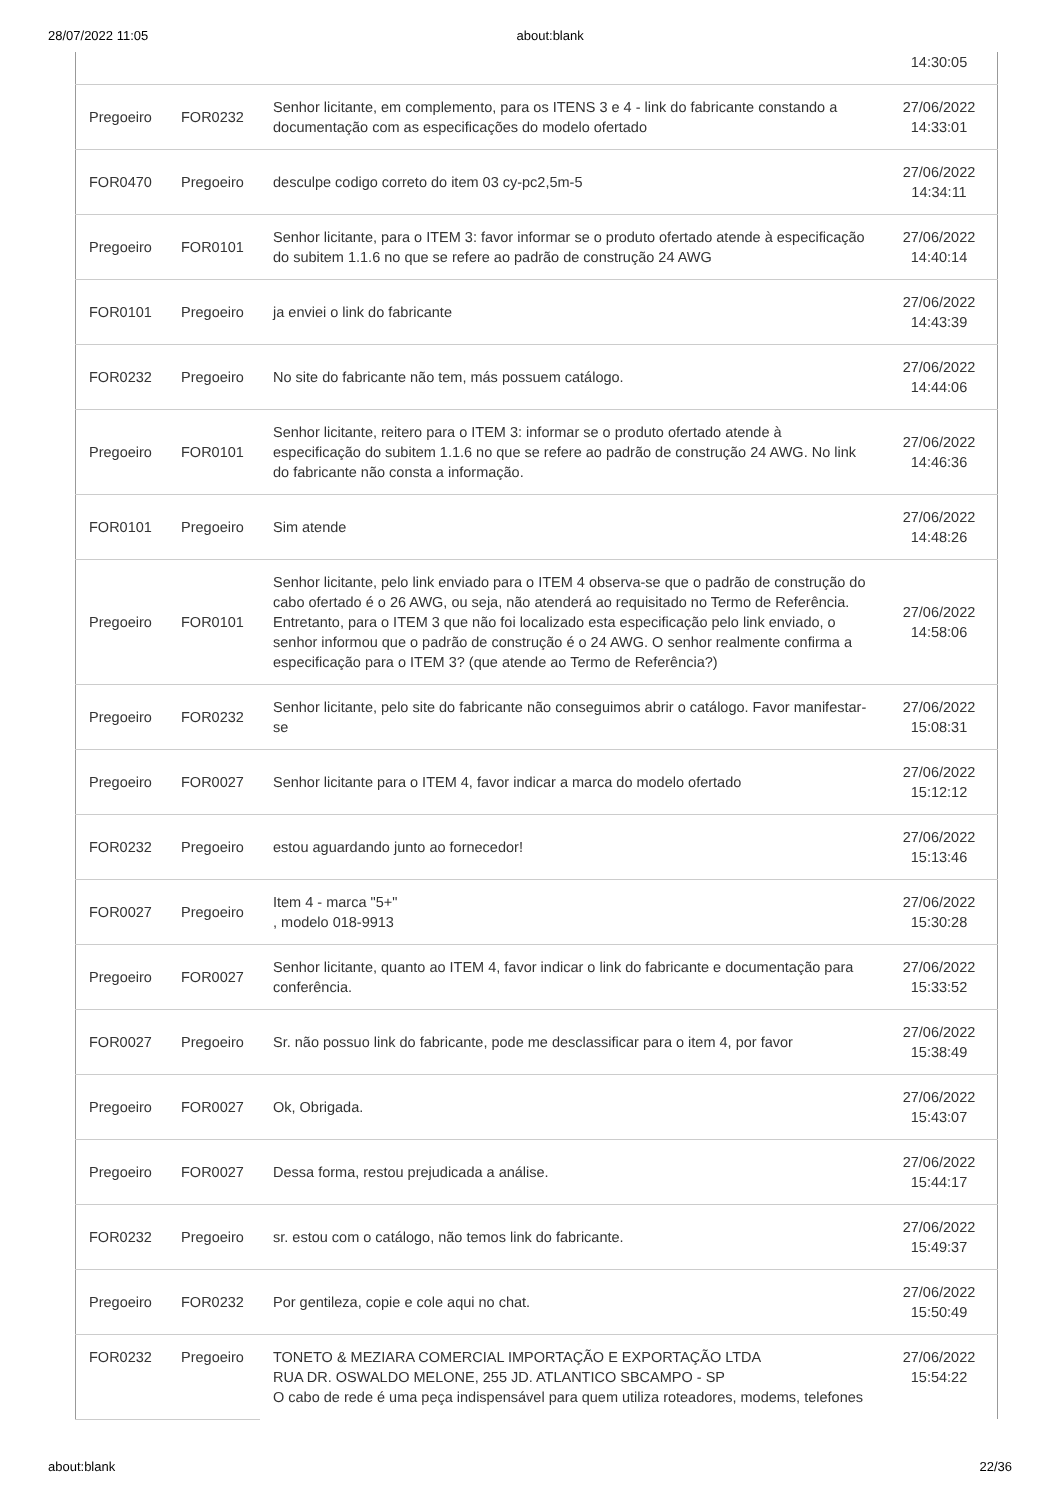28/07/2022 11:05 about:blank
| | | | 14:30:05 |
| Pregoeiro | FOR0232 | Senhor licitante, em complemento, para os ITENS 3 e 4 - link do fabricante constando a documentação com as especificações do modelo ofertado | 27/06/2022 14:33:01 |
| FOR0470 | Pregoeiro | desculpe codigo correto do item 03 cy-pc2,5m-5 | 27/06/2022 14:34:11 |
| Pregoeiro | FOR0101 | Senhor licitante, para o ITEM 3: favor informar se o produto ofertado atende à especificação do subitem 1.1.6 no que se refere ao padrão de construção 24 AWG | 27/06/2022 14:40:14 |
| FOR0101 | Pregoeiro | ja enviei o link do fabricante | 27/06/2022 14:43:39 |
| FOR0232 | Pregoeiro | No site do fabricante não tem, más possuem catálogo. | 27/06/2022 14:44:06 |
| Pregoeiro | FOR0101 | Senhor licitante, reitero para o ITEM 3: informar se o produto ofertado atende à especificação do subitem 1.1.6 no que se refere ao padrão de construção 24 AWG. No link do fabricante não consta a informação. | 27/06/2022 14:46:36 |
| FOR0101 | Pregoeiro | Sim atende | 27/06/2022 14:48:26 |
| Pregoeiro | FOR0101 | Senhor licitante, pelo link enviado para o ITEM 4 observa-se que o padrão de construção do cabo ofertado é o 26 AWG, ou seja, não atenderá ao requisitado no Termo de Referência. Entretanto, para o ITEM 3 que não foi localizado esta especificação pelo link enviado, o senhor informou que o padrão de construção é o 24 AWG. O senhor realmente confirma a especificação para o ITEM 3? (que atende ao Termo de Referência?) | 27/06/2022 14:58:06 |
| Pregoeiro | FOR0232 | Senhor licitante, pelo site do fabricante não conseguimos abrir o catálogo. Favor manifestar-se | 27/06/2022 15:08:31 |
| Pregoeiro | FOR0027 | Senhor licitante para o ITEM 4, favor indicar a marca do modelo ofertado | 27/06/2022 15:12:12 |
| FOR0232 | Pregoeiro | estou aguardando junto ao fornecedor! | 27/06/2022 15:13:46 |
| FOR0027 | Pregoeiro | Item 4 - marca "5+" , modelo 018-9913 | 27/06/2022 15:30:28 |
| Pregoeiro | FOR0027 | Senhor licitante, quanto ao ITEM 4, favor indicar o link do fabricante e documentação para conferência. | 27/06/2022 15:33:52 |
| FOR0027 | Pregoeiro | Sr. não possuo link do fabricante, pode me desclassificar para o item 4, por favor | 27/06/2022 15:38:49 |
| Pregoeiro | FOR0027 | Ok, Obrigada. | 27/06/2022 15:43:07 |
| Pregoeiro | FOR0027 | Dessa forma, restou prejudicada a análise. | 27/06/2022 15:44:17 |
| FOR0232 | Pregoeiro | sr. estou com o catálogo, não temos link do fabricante. | 27/06/2022 15:49:37 |
| Pregoeiro | FOR0232 | Por gentileza, copie e cole aqui no chat. | 27/06/2022 15:50:49 |
| FOR0232 | Pregoeiro | TONETO & MEZIARA COMERCIAL IMPORTAÇÃO E EXPORTAÇÃO LTDA RUA DR. OSWALDO MELONE, 255 JD. ATLANTICO SBCAMPO - SP O cabo de rede é uma peça indispensável para quem utiliza roteadores, modems, telefones | 27/06/2022 15:54:22 |
about:blank 22/36